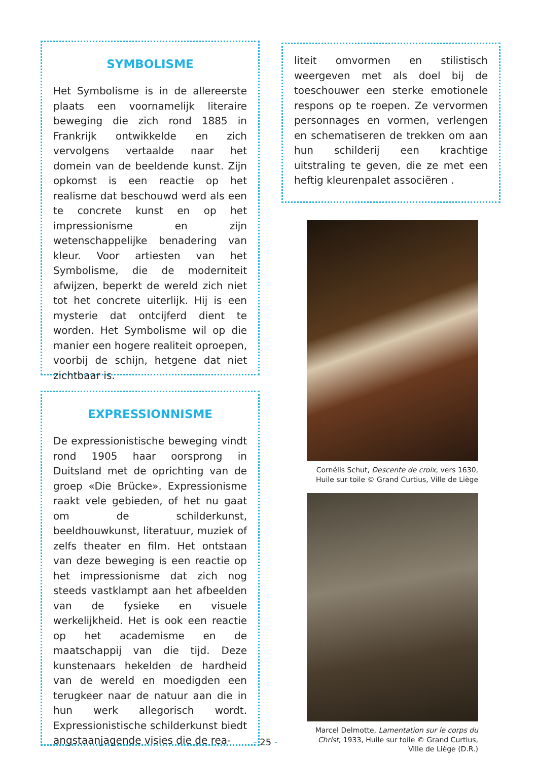SYMBOLISME
Het Symbolisme is in de allereerste plaats een voornamelijk literaire beweging die zich rond 1885 in Frankrijk ontwikkelde en zich vervolgens vertaalde naar het domein van de beeldende kunst. Zijn opkomst is een reactie op het realisme dat beschouwd werd als een te concrete kunst en op het impressionisme en zijn wetenschappelijke benadering van kleur. Voor artiesten van het Symbolisme, die de moderniteit afwijzen, beperkt de wereld zich niet tot het concrete uiterlijk. Hij is een mysterie dat ontcijferd dient te worden. Het Symbolisme wil op die manier een hogere realiteit oproepen, voorbij de schijn, hetgene dat niet zichtbaar is.
EXPRESSIONNISME
De expressionistische beweging vindt rond 1905 haar oorsprong in Duitsland met de oprichting van de groep «Die Brücke». Expressionisme raakt vele gebieden, of het nu gaat om de schilderkunst, beeldhouwkunst, literatuur, muziek of zelfs theater en film. Het ontstaan van deze beweging is een reactie op het impressionisme dat zich nog steeds vastklampt aan het afbeelden van de fysieke en visuele werkelijkheid. Het is ook een reactie op het academisme en de maatschappij van die tijd. Deze kunstenaars hekelden de hardheid van de wereld en moedigden een terugkeer naar de natuur aan die in hun werk allegorisch wordt. Expressionistische schilderkunst biedt angstaanjagende visies die de rea-
liteit omvormen en stilistisch weergeven met als doel bij de toeschouwer een sterke emotionele respons op te roepen. Ze vervormen personnages en vormen, verlengen en schematiseren de trekken om aan hun schilderij een krachtige uitstraling te geven, die ze met een heftig kleurenpalet associëren .
Cornélis Schut, Descente de croix, vers 1630,
Huile sur toile © Grand Curtius, Ville de Liège
Marcel Delmotte, Lamentation sur le corps du Christ, 1933, Huile sur toile © Grand Curtius,
Ville de Liège (D.R.)
- 25 -